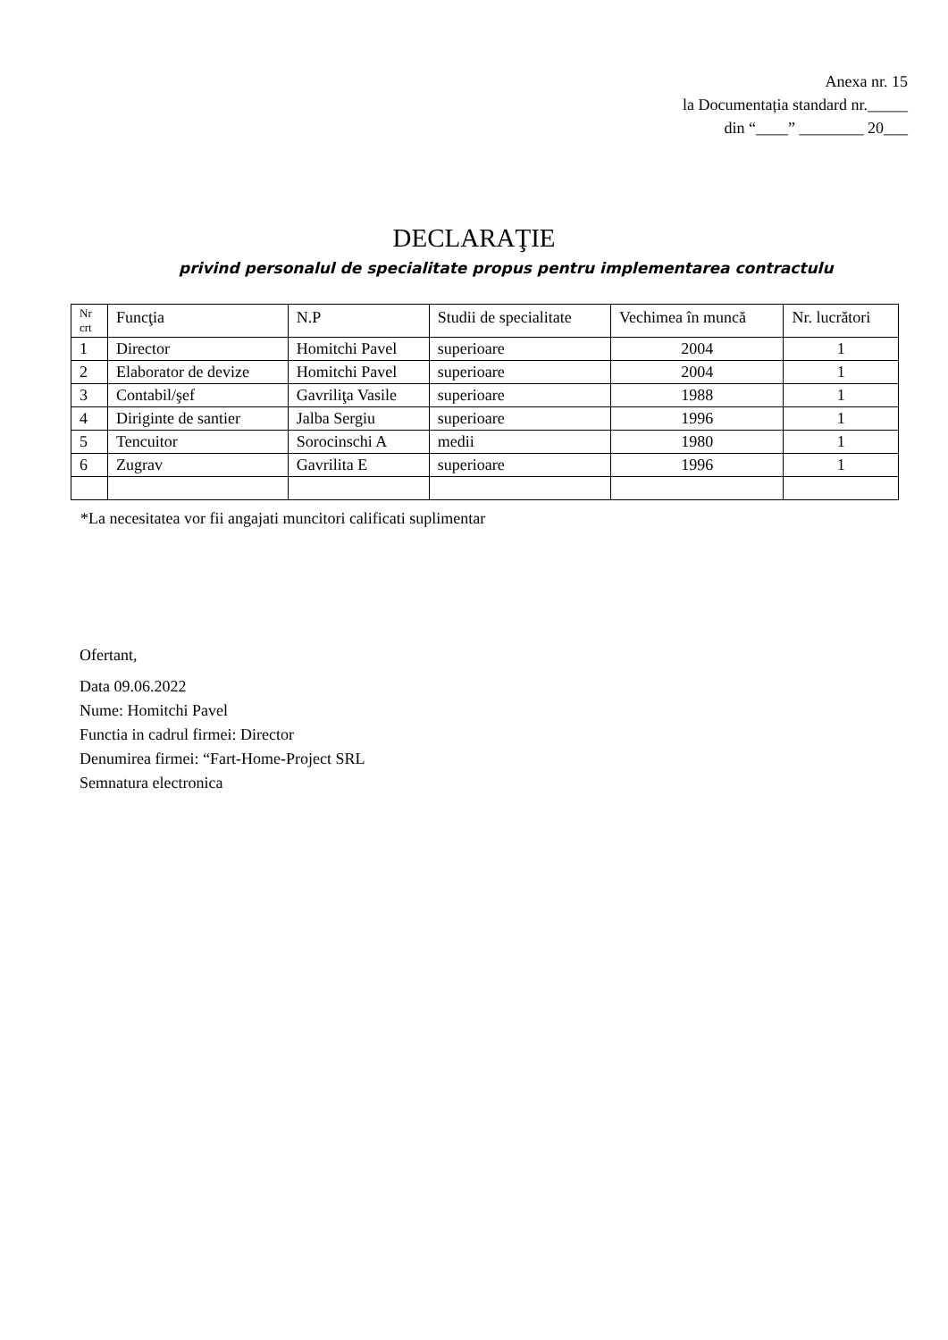Anexa nr. 15
la Documentația standard nr._____
din “____” ________ 20___
DECLARAŢIE
privind personalul de specialitate propus pentru implementarea contractulu
| Nr crt | Funcţia | N.P | Studii de specialitate | Vechimea în muncă | Nr. lucrători |
| --- | --- | --- | --- | --- | --- |
| 1 | Director | Homitchi Pavel | superioare | 2004 | 1 |
| 2 | Elaborator de devize | Homitchi Pavel | superioare | 2004 | 1 |
| 3 | Contabil/şef | Gavriliţa Vasile | superioare | 1988 | 1 |
| 4 | Diriginte de santier | Jalba Sergiu | superioare | 1996 | 1 |
| 5 | Tencuitor | Sorocinschi A | medii | 1980 | 1 |
| 6 | Zugrav | Gavrilita E | superioare | 1996 | 1 |
*La necesitatea vor fii angajati muncitori calificati suplimentar
Ofertant,
Data 09.06.2022
Nume: Homitchi Pavel
Functia in cadrul firmei: Director
Denumirea firmei: “Fart-Home-Project SRL
Semnatura electronica